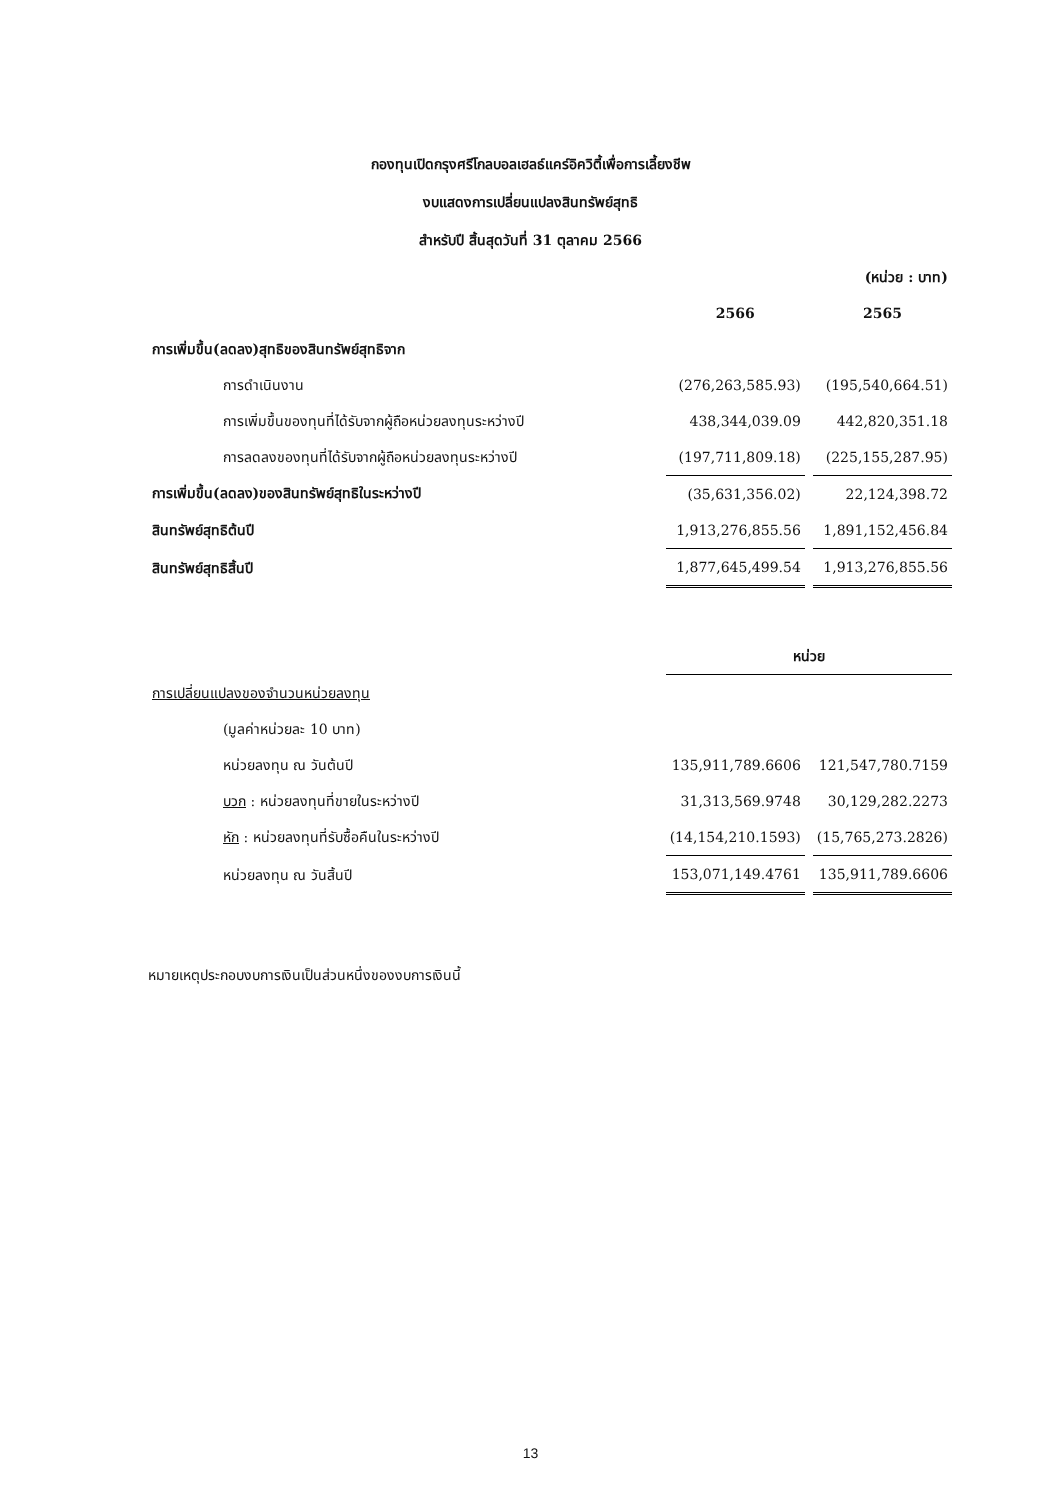กองทุนเปิดกรุงศรีโกลบอลเฮลธ์แคร์อิควิตี้เพื่อการเลี้ยงชีพ
งบแสดงการเปลี่ยนแปลงสินทรัพย์สุทธิ
สำหรับปี สิ้นสุดวันที่ 31 ตุลาคม 2566
| | | (หน่วย : บาท) |
| | 2566 | 2565 |
| การเพิ่มขึ้น(ลดลง)สุทธิของสินทรัพย์สุทธิจาก | | |
| การดำเนินงาน | (276,263,585.93) | (195,540,664.51) |
| การเพิ่มขึ้นของทุนที่ได้รับจากผู้ถือหน่วยลงทุนระหว่างปี | 438,344,039.09 | 442,820,351.18 |
| การลดลงของทุนที่ได้รับจากผู้ถือหน่วยลงทุนระหว่างปี | (197,711,809.18) | (225,155,287.95) |
| การเพิ่มขึ้น(ลดลง)ของสินทรัพย์สุทธิในระหว่างปี | (35,631,356.02) | 22,124,398.72 |
| สินทรัพย์สุทธิต้นปี | 1,913,276,855.56 | 1,891,152,456.84 |
| สินทรัพย์สุทธิสิ้นปี | 1,877,645,499.54 | 1,913,276,855.56 |
| | หน่วย | |
| การเปลี่ยนแปลงของจำนวนหน่วยลงทุน | | |
| (มูลค่าหน่วยละ 10 บาท) | | |
| หน่วยลงทุน ณ วันต้นปี | 135,911,789.6606 | 121,547,780.7159 |
| บวก : หน่วยลงทุนที่ขายในระหว่างปี | 31,313,569.9748 | 30,129,282.2273 |
| หัก : หน่วยลงทุนที่รับซื้อคืนในระหว่างปี | (14,154,210.1593) | (15,765,273.2826) |
| หน่วยลงทุน ณ วันสิ้นปี | 153,071,149.4761 | 135,911,789.6606 |
หมายเหตุประกอบงบการเงินเป็นส่วนหนึ่งของงบการเงินนี้
13